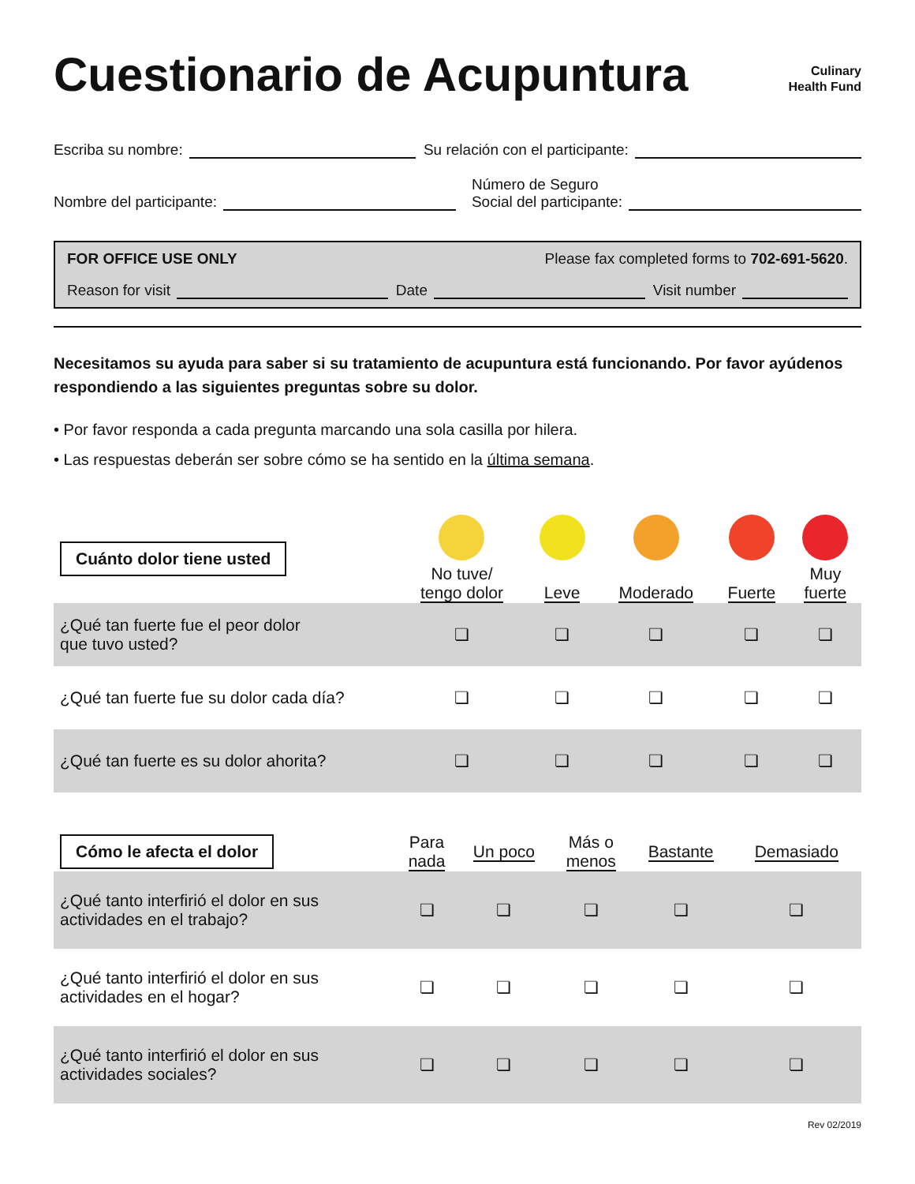Cuestionario de Acupuntura
Culinary
Health Fund
Escriba su nombre:
Su relación con el participante:
Nombre del participante:
Número de Seguro
Social del participante:
FOR OFFICE USE ONLY Please fax completed forms to 702-691-5620.
Reason for visit
Date
Visit number
Necesitamos su ayuda para saber si su tratamiento de acupuntura está funcionando. Por favor ayúdenos respondiendo a las siguientes preguntas sobre su dolor.
• Por favor responda a cada pregunta marcando una sola casilla por hilera.
• Las respuestas deberán ser sobre cómo se ha sentido en la última semana.
| Cuánto dolor tiene usted | No tuve/ tengo dolor | Leve | Moderado | Fuerte | Muy fuerte |
| ¿Qué tan fuerte fue el peor dolor que tuvo usted? | ❏ | ❏ | ❏ | ❏ | ❏ |
| ¿Qué tan fuerte fue su dolor cada día? | ❏ | ❏ | ❏ | ❏ | ❏ |
| ¿Qué tan fuerte es su dolor ahorita? | ❏ | ❏ | ❏ | ❏ | ❏ |
| Cómo le afecta el dolor | Para nada | Un poco | Más o menos | Bastante | Demasiado |
| ¿Qué tanto interfirió el dolor en sus actividades en el trabajo? | ❏ | ❏ | ❏ | ❏ | ❏ |
| ¿Qué tanto interfirió el dolor en sus actividades en el hogar? | ❏ | ❏ | ❏ | ❏ | ❏ |
| ¿Qué tanto interfirió el dolor en sus actividades sociales? | ❏ | ❏ | ❏ | ❏ | ❏ |
Rev 02/2019